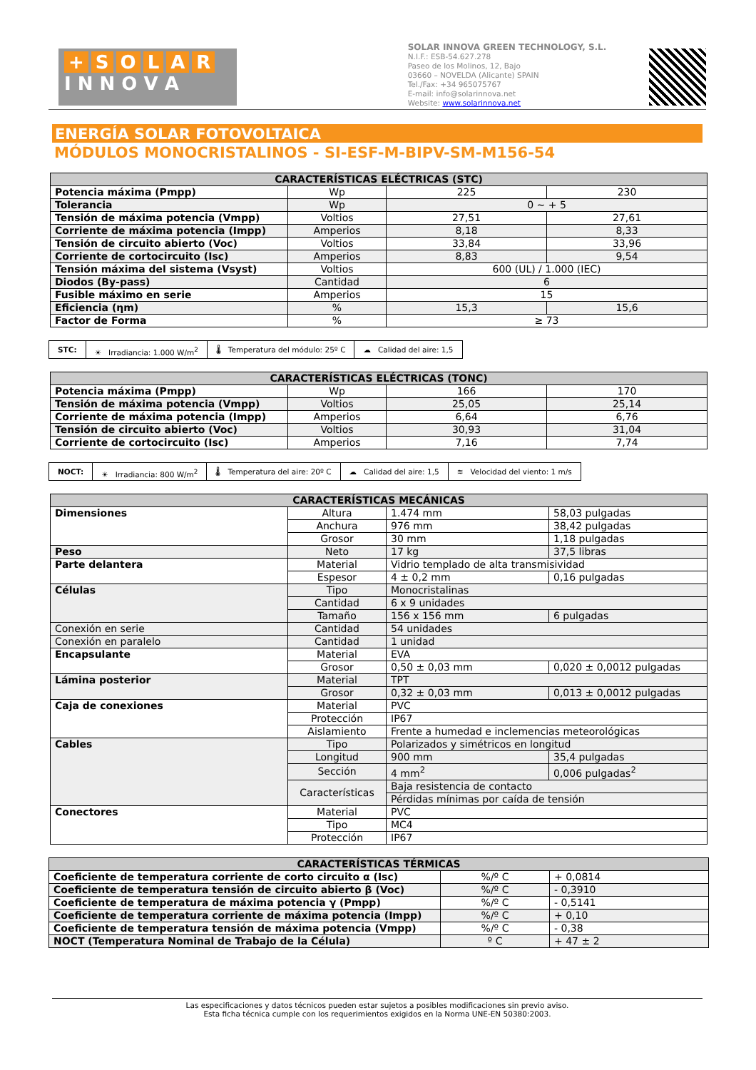+ SOLAR
I N N O V A
SOLAR INNOVA GREEN TECHNOLOGY, S.L.
N.I.F.: ESB-54.627.278
Paseo de los Molinos, 12, Bajo
03660 – NOVELDA (Alicante) SPAIN
Tel./Fax: +34 965075767
E-mail: info@solarinnova.net
Website: www.solarinnova.net
ENERGÍA SOLAR FOTOVOLTAICA
MÓDULOS MONOCRISTALINOS - SI-ESF-M-BIPV-SM-M156-54
| CARACTERÍSTICAS ELÉCTRICAS (STC) | | | |
| --- | --- | --- | --- |
| Potencia máxima (Pmpp) | Wp | 225 | 230 |
| Tolerancia | Wp | 0 ~ + 5 | |
| Tensión de máxima potencia (Vmpp) | Voltios | 27,51 | 27,61 |
| Corriente de máxima potencia (Impp) | Amperios | 8,18 | 8,33 |
| Tensión de circuito abierto (Voc) | Voltios | 33,84 | 33,96 |
| Corriente de cortocircuito (Isc) | Amperios | 8,83 | 9,54 |
| Tensión máxima del sistema (Vsyst) | Voltios | 600 (UL) / 1.000 (IEC) | |
| Diodos (By-pass) | Cantidad | 6 | |
| Fusible máximo en serie | Amperios | 15 | |
| Eficiencia (ηm) | % | 15,3 | 15,6 |
| Factor de Forma | % | ≥ 73 | |
STC: ☀ Irradiancia: 1.000 W/m<sup>2</sup> 🌡 Temperatura del módulo: 25º C
☁ Calidad del aire: 1,5
| CARACTERÍSTICAS ELÉCTRICAS (TONC) | | | |
| --- | --- | --- | --- |
| Potencia máxima (Pmpp) | Wp | 166 | 170 |
| Tensión de máxima potencia (Vmpp) | Voltios | 25,05 | 25,14 |
| Corriente de máxima potencia (Impp) | Amperios | 6,64 | 6,76 |
| Tensión de circuito abierto (Voc) | Voltios | 30,93 | 31,04 |
| Corriente de cortocircuito (Isc) | Amperios | 7,16 | 7,74 |
NOCT: ☀ Irradiancia: 800 W/m<sup>2</sup> 🌡 Temperatura del aire: 20º C
☁ Calidad del aire: 1,5 ≋ Velocidad del viento: 1 m/s
| CARACTERÍSTICAS MECÁNICAS | | | |
| --- | --- | --- | --- |
| Dimensiones | Altura | 1.474 mm | 58,03 pulgadas |
| | Anchura | 976 mm | 38,42 pulgadas |
| | Grosor | 30 mm | 1,18 pulgadas |
| Peso | Neto | 17 kg | 37,5 libras |
| Parte delantera | Material | Vidrio templado de alta transmisividad | |
| | Espesor | 4 ± 0,2 mm | 0,16 pulgadas |
| Células | Tipo | Monocristalinas | |
| | Cantidad | 6 x 9 unidades | |
| | Tamaño | 156 x 156 mm | 6 pulgadas |
| Conexión en serie | Cantidad | 54 unidades | |
| Conexión en paralelo | Cantidad | 1 unidad | |
| Encapsulante | Material | EVA | |
| | Grosor | 0,50 ± 0,03 mm | 0,020 ± 0,0012 pulgadas |
| Lámina posterior | Material | TPT | |
| | Grosor | 0,32 ± 0,03 mm | 0,013 ± 0,0012 pulgadas |
| Caja de conexiones | Material | PVC | |
| | Protección | IP67 | |
| | Aislamiento | Frente a humedad e inclemencias meteorológicas | |
| Cables | Tipo | Polarizados y simétricos en longitud | |
| | Longitud | 900 mm | 35,4 pulgadas |
| | Sección | 4 mm<sup>2</sup> | 0,006 pulgadas<sup>2</sup> |
| | Características | Baja resistencia de contacto | |
| | | Pérdidas mínimas por caída de tensión | |
| Conectores | Material | PVC | |
| | Tipo | MC4 | |
| | Protección | IP67 | |
| CARACTERÍSTICAS TÉRMICAS | | |
| --- | --- | --- |
| Coeficiente de temperatura corriente de corto circuito α (Isc) | %/º C | + 0,0814 |
| Coeficiente de temperatura tensión de circuito abierto β (Voc) | %/º C | - 0,3910 |
| Coeficiente de temperatura de máxima potencia γ (Pmpp) | %/º C | - 0,5141 |
| Coeficiente de temperatura corriente de máxima potencia (Impp) | %/º C | + 0,10 |
| Coeficiente de temperatura tensión de máxima potencia (Vmpp) | %/º C | - 0,38 |
| NOCT (Temperatura Nominal de Trabajo de la Célula) | º C | + 47 ± 2 |
Las especificaciones y datos técnicos pueden estar sujetos a posibles modificaciones sin previo aviso.
Esta ficha técnica cumple con los requerimientos exigidos en la Norma UNE-EN 50380:2003.